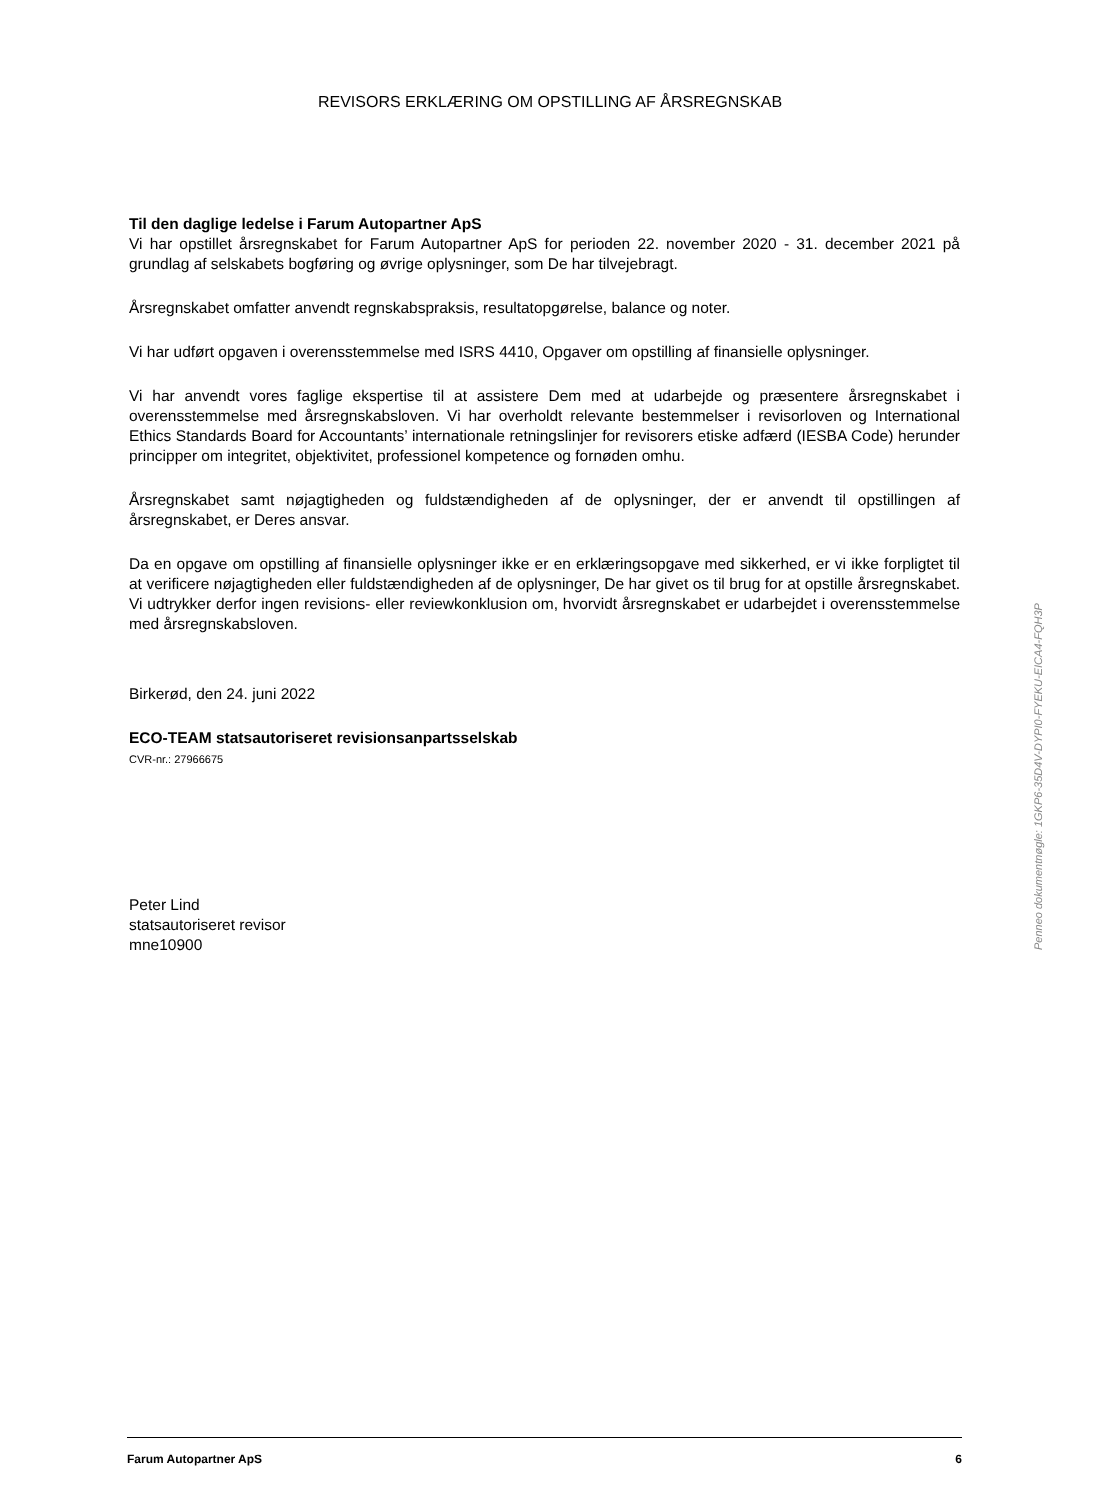REVISORS ERKLÆRING OM OPSTILLING AF ÅRSREGNSKAB
Til den daglige ledelse i Farum Autopartner ApS
Vi har opstillet årsregnskabet for Farum Autopartner ApS for perioden 22. november 2020 - 31. december 2021 på grundlag af selskabets bogføring og øvrige oplysninger, som De har tilvejebragt.
Årsregnskabet omfatter anvendt regnskabspraksis, resultatopgørelse, balance og noter.
Vi har udført opgaven i overensstemmelse med ISRS 4410, Opgaver om opstilling af finansielle oplysninger.
Vi har anvendt vores faglige ekspertise til at assistere Dem med at udarbejde og præsentere årsregnskabet i overensstemmelse med årsregnskabsloven. Vi har overholdt relevante bestemmelser i revisorloven og International Ethics Standards Board for Accountants’ internationale retningslinjer for revisorers etiske adfærd (IESBA Code) herunder principper om integritet, objektivitet, professionel kompetence og fornøden omhu.
Årsregnskabet samt nøjagtigheden og fuldstændigheden af de oplysninger, der er anvendt til opstillingen af årsregnskabet, er Deres ansvar.
Da en opgave om opstilling af finansielle oplysninger ikke er en erklæringsopgave med sikkerhed, er vi ikke forpligtet til at verificere nøjagtigheden eller fuldstændigheden af de oplysninger, De har givet os til brug for at opstille årsregnskabet. Vi udtrykker derfor ingen revisions- eller reviewkonklusion om, hvorvidt årsregnskabet er udarbejdet i overensstemmelse med årsregnskabsloven.
Birkerød, den 24. juni 2022
ECO-TEAM statsautoriseret revisionsanpartsselskab
CVR-nr.: 27966675
Peter Lind
statsautoriseret revisor
mne10900
Penneo dokumentnøgle: 1GKP6-35D4V-DYPI0-FYEKU-EICA4-FQH3P
Farum Autopartner ApS 6